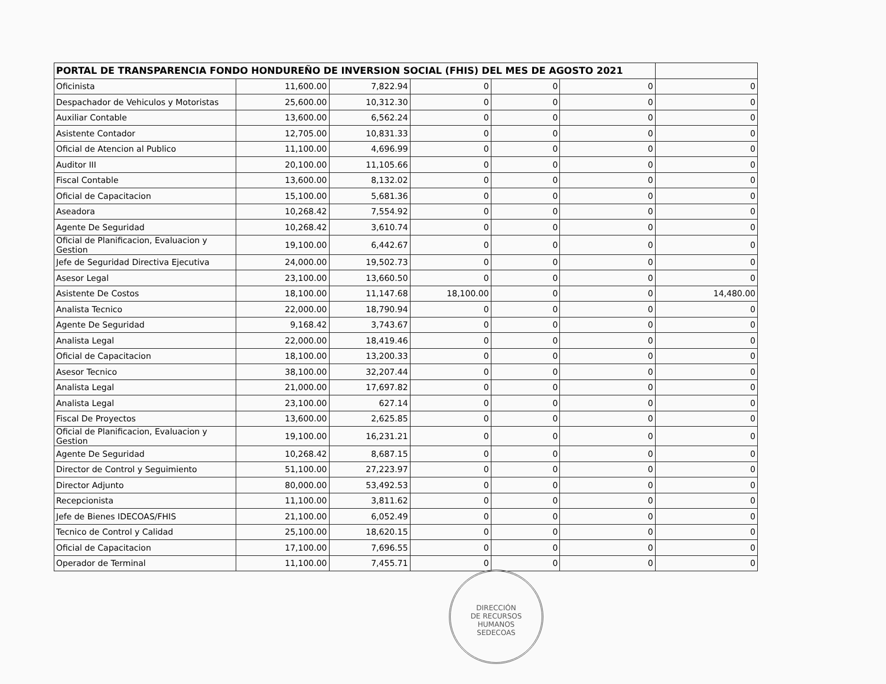| PORTAL DE TRANSPARENCIA FONDO HONDUREÑO DE INVERSION SOCIAL (FHIS) DEL MES DE AGOSTO 2021 | | | | | | |
| --- | --- | --- | --- | --- | --- | --- |
| Oficinista | 11,600.00 | 7,822.94 | 0 | 0 | 0 | 0 |
| Despachador de Vehiculos y Motoristas | 25,600.00 | 10,312.30 | 0 | 0 | 0 | 0 |
| Auxiliar Contable | 13,600.00 | 6,562.24 | 0 | 0 | 0 | 0 |
| Asistente Contador | 12,705.00 | 10,831.33 | 0 | 0 | 0 | 0 |
| Oficial de Atencion al Publico | 11,100.00 | 4,696.99 | 0 | 0 | 0 | 0 |
| Auditor III | 20,100.00 | 11,105.66 | 0 | 0 | 0 | 0 |
| Fiscal Contable | 13,600.00 | 8,132.02 | 0 | 0 | 0 | 0 |
| Oficial de Capacitacion | 15,100.00 | 5,681.36 | 0 | 0 | 0 | 0 |
| Aseadora | 10,268.42 | 7,554.92 | 0 | 0 | 0 | 0 |
| Agente De Seguridad | 10,268.42 | 3,610.74 | 0 | 0 | 0 | 0 |
| Oficial de Planificacion, Evaluacion y Gestion | 19,100.00 | 6,442.67 | 0 | 0 | 0 | 0 |
| Jefe de Seguridad Directiva Ejecutiva | 24,000.00 | 19,502.73 | 0 | 0 | 0 | 0 |
| Asesor Legal | 23,100.00 | 13,660.50 | 0 | 0 | 0 | 0 |
| Asistente De Costos | 18,100.00 | 11,147.68 | 18,100.00 | 0 | 0 | 14,480.00 |
| Analista Tecnico | 22,000.00 | 18,790.94 | 0 | 0 | 0 | 0 |
| Agente De Seguridad | 9,168.42 | 3,743.67 | 0 | 0 | 0 | 0 |
| Analista Legal | 22,000.00 | 18,419.46 | 0 | 0 | 0 | 0 |
| Oficial de Capacitacion | 18,100.00 | 13,200.33 | 0 | 0 | 0 | 0 |
| Asesor Tecnico | 38,100.00 | 32,207.44 | 0 | 0 | 0 | 0 |
| Analista Legal | 21,000.00 | 17,697.82 | 0 | 0 | 0 | 0 |
| Analista Legal | 23,100.00 | 627.14 | 0 | 0 | 0 | 0 |
| Fiscal De Proyectos | 13,600.00 | 2,625.85 | 0 | 0 | 0 | 0 |
| Oficial de Planificacion, Evaluacion y Gestion | 19,100.00 | 16,231.21 | 0 | 0 | 0 | 0 |
| Agente De Seguridad | 10,268.42 | 8,687.15 | 0 | 0 | 0 | 0 |
| Director de Control y Seguimiento | 51,100.00 | 27,223.97 | 0 | 0 | 0 | 0 |
| Director Adjunto | 80,000.00 | 53,492.53 | 0 | 0 | 0 | 0 |
| Recepcionista | 11,100.00 | 3,811.62 | 0 | 0 | 0 | 0 |
| Jefe de Bienes IDECOAS/FHIS | 21,100.00 | 6,052.49 | 0 | 0 | 0 | 0 |
| Tecnico de Control y Calidad | 25,100.00 | 18,620.15 | 0 | 0 | 0 | 0 |
| Oficial de Capacitacion | 17,100.00 | 7,696.55 | 0 | 0 | 0 | 0 |
| Operador de Terminal | 11,100.00 | 7,455.71 | 0 | 0 | 0 | 0 |
DIRECCIÓN
DE RECURSOS
HUMANOS
SEDECOAS